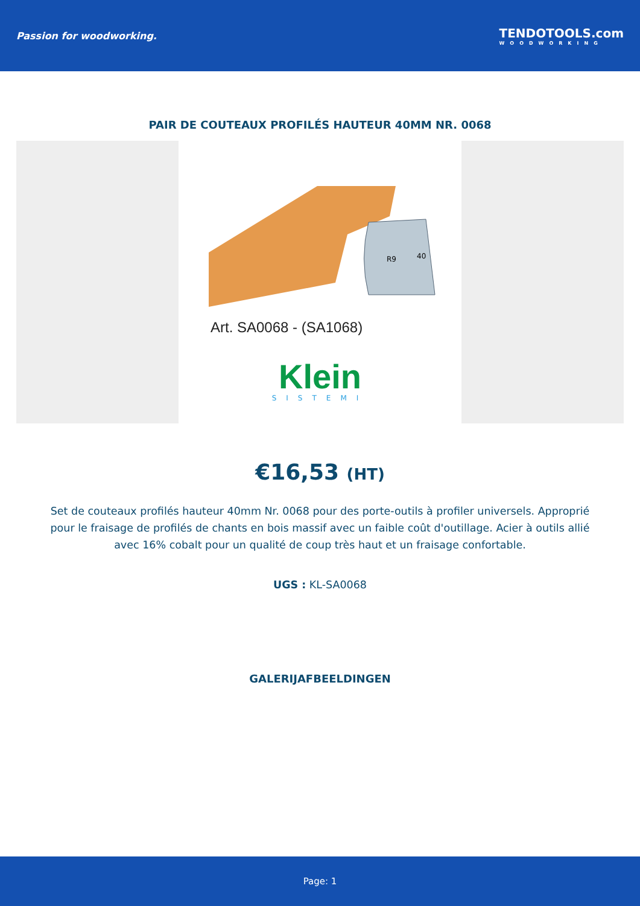Passion for woodworking.
TENDOTOOLS.com
WOODWORKING
PAIR DE COUTEAUX PROFILÉS HAUTEUR 40MM NR. 0068
R9
40
Art. SA0068 - (SA1068)
Klein
SISTEMI
€16,53 (HT)
Set de couteaux profilés hauteur 40mm Nr. 0068 pour des porte-outils à profiler universels. Approprié pour le fraisage de profilés de chants en bois massif avec un faible coût d'outillage. Acier à outils allié avec 16% cobalt pour un qualité de coup très haut et un fraisage confortable.
UGS : KL-SA0068
GALERIJAFBEELDINGEN
Page: 1